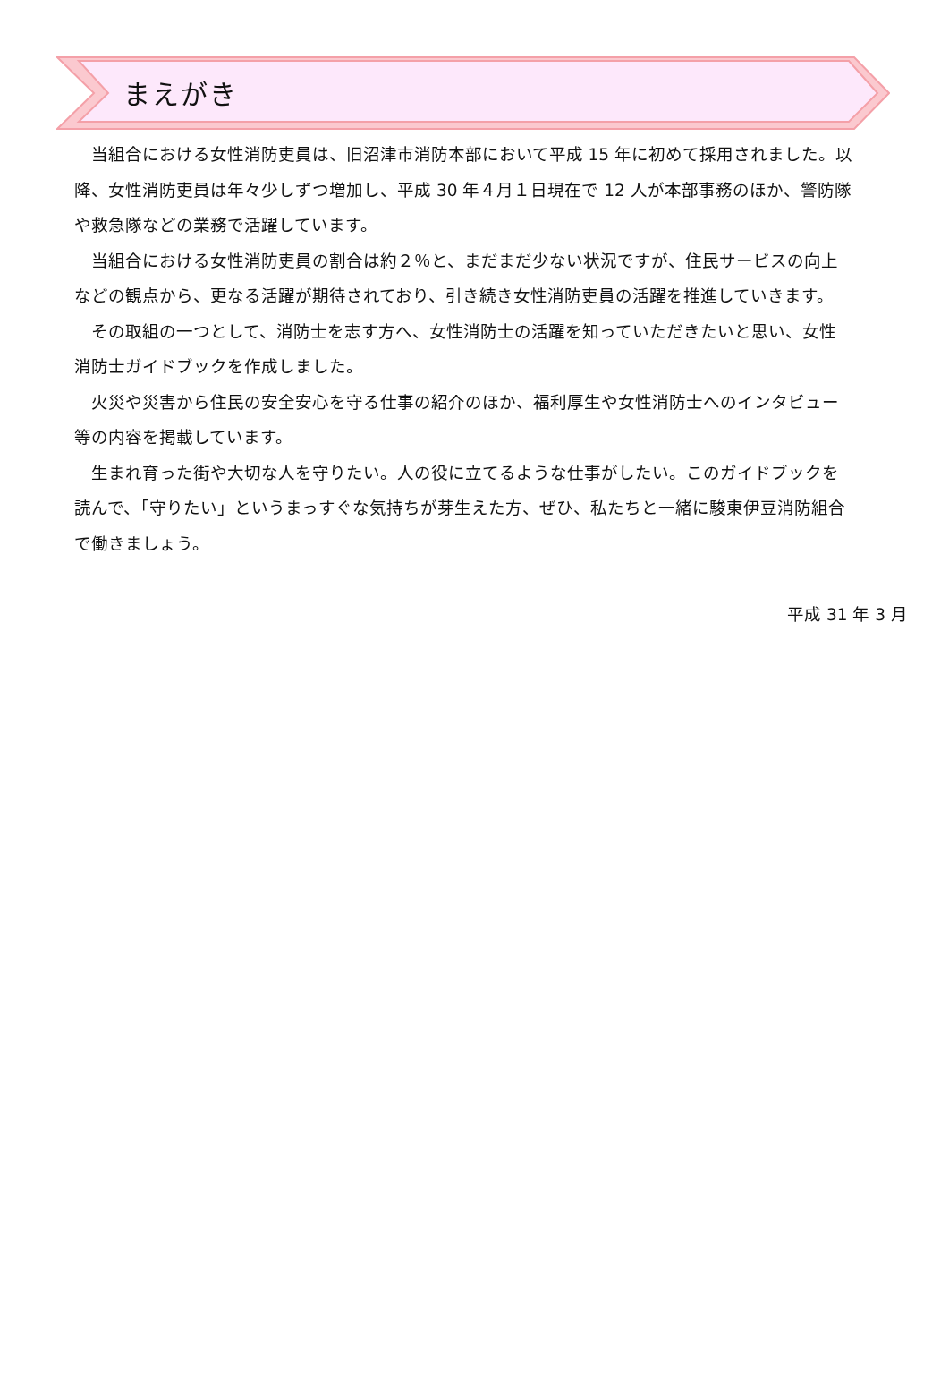まえがき
当組合における女性消防吏員は、旧沼津市消防本部において平成 15 年に初めて採用されました。以降、女性消防吏員は年々少しずつ増加し、平成 30 年４月１日現在で 12 人が本部事務のほか、警防隊や救急隊などの業務で活躍しています。
当組合における女性消防吏員の割合は約２％と、まだまだ少ない状況ですが、住民サービスの向上などの観点から、更なる活躍が期待されており、引き続き女性消防吏員の活躍を推進していきます。
その取組の一つとして、消防士を志す方へ、女性消防士の活躍を知っていただきたいと思い、女性消防士ガイドブックを作成しました。
火災や災害から住民の安全安心を守る仕事の紹介のほか、福利厚生や女性消防士へのインタビュー等の内容を掲載しています。
生まれ育った街や大切な人を守りたい。人の役に立てるような仕事がしたい。このガイドブックを読んで、「守りたい」というまっすぐな気持ちが芽生えた方、ぜひ、私たちと一緒に駿東伊豆消防組合で働きましょう。
平成 31 年 3 月